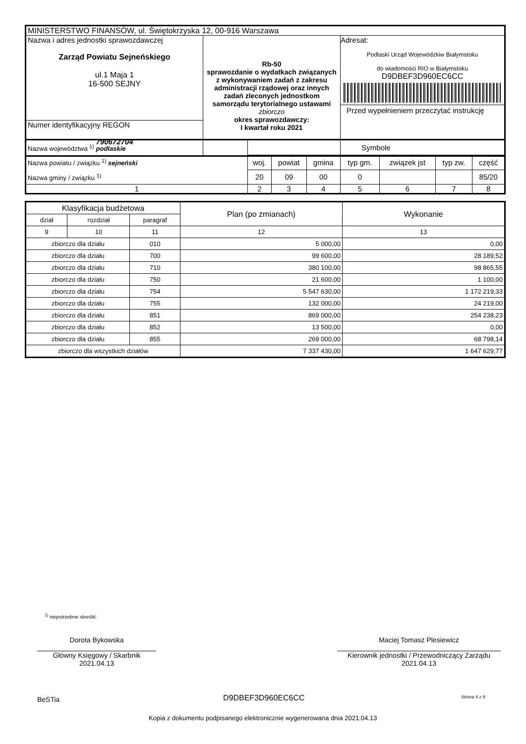| MINISTERSTWO FINANSÓW, ul. Świętokrzyska 12, 00-916 Warszawa | | |
| Nazwa i adres jednostki sprawozdawczej Zarząd Powiatu Sejneńskiego ul.1 Maja 1 16-500 SEJNY | Rb-50 sprawozdanie o wydatkach związanych z wykonywaniem zadań z zakresu administracji rządowej oraz innych zadań zleconych jednostkom samorządu terytorialnego ustawami zbiorczo okres sprawozdawczy: I kwartał roku 2021 | Adresat: Podlaski Urząd Wojewódzkiw Białymstoku do wiadomości RIO w Białymstoku D9DBEF3D960EC6CC Przed wypełnieniem przeczytać instrukcję |
| Numer identyfikacyjny REGON 790672704 | | |
| Nazwa województwa <sup>1)</sup> podlaskie Nazwa powiatu / związku <sup>1)</sup> sejneński Nazwa gminy / związku <sup>1)</sup> | Symbole | | | | | | |
| | woj. | powiat | gmina | typ gm. | związek jst | typ zw. | część |
| | 20 | 09 | 00 | 0 | | | 85/20 |
| 1 | 2 | 3 | 4 | 5 | 6 | 7 | 8 |
| Klasyfikacja budżetowa | | | Plan (po zmianach) | Wykonanie |
| dział | rozdział | paragraf | | |
| 9 | 10 | 11 | 12 | 13 |
| zbiorczo dla działu | | 010 | 5 000,00 | 0,00 |
| zbiorczo dla działu | | 700 | 99 600,00 | 28 189,52 |
| zbiorczo dla działu | | 710 | 380 100,00 | 98 865,55 |
| zbiorczo dla działu | | 750 | 21 600,00 | 1 100,00 |
| zbiorczo dla działu | | 754 | 5 547 630,00 | 1 172 219,33 |
| zbiorczo dla działu | | 755 | 132 000,00 | 24 219,00 |
| zbiorczo dla działu | | 851 | 869 000,00 | 254 238,23 |
| zbiorczo dla działu | | 852 | 13 500,00 | 0,00 |
| zbiorczo dla działu | | 855 | 269 000,00 | 68 798,14 |
| zbiorczo dla wszystkich działów | | | 7 337 430,00 | 1 647 629,77 |
<sup>1)</sup> niepotrzebne skreślić
Dorota Bykowska
Główny Księgowy / Skarbnik
2021.04.13
Maciej Tomasz Plesiewicz
Kierownik jednostki / Przewodniczący Zarządu
2021.04.13
BeSTia D9DBEF3D960EC6CC Strona 4 z 9
Kopia z dokumentu podpisanego elektronicznie wygenerowana dnia 2021.04.13